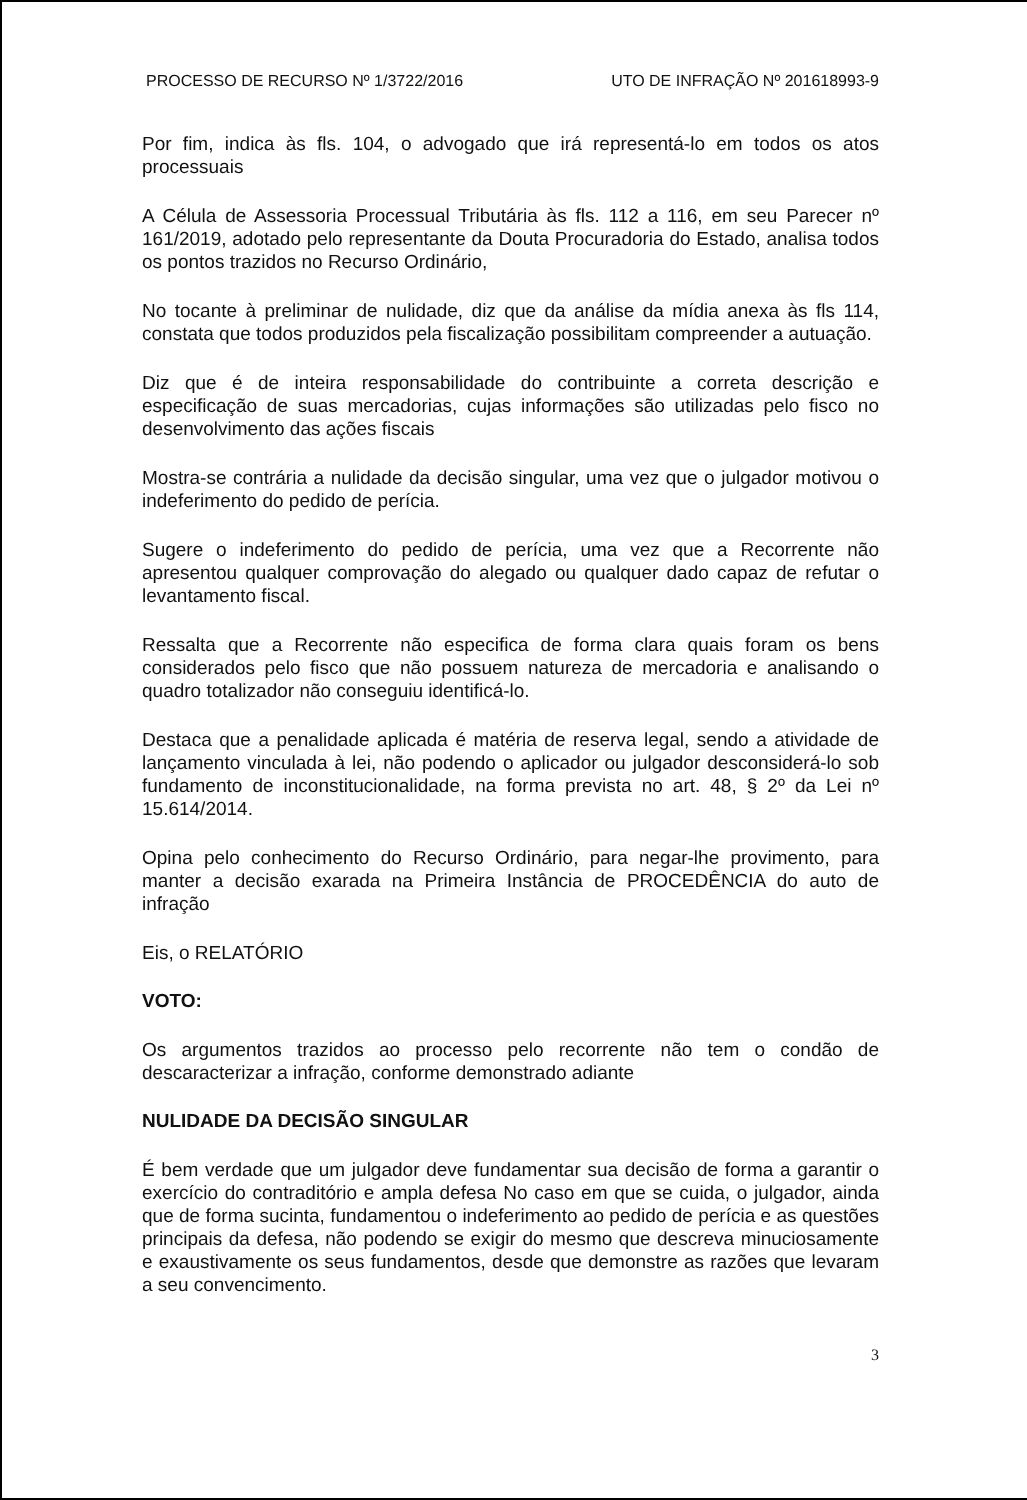PROCESSO DE RECURSO Nº 1/3722/2016 UTO DE INFRAÇÃO Nº 201618993-9
Por fim, indica às fls. 104, o advogado que irá representá-lo em todos os atos processuais
A Célula de Assessoria Processual Tributária às fls. 112 a 116, em seu Parecer nº 161/2019, adotado pelo representante da Douta Procuradoria do Estado, analisa todos os pontos trazidos no Recurso Ordinário,
No tocante à preliminar de nulidade, diz que da análise da mídia anexa às fls 114, constata que todos produzidos pela fiscalização possibilitam compreender a autuação.
Diz que é de inteira responsabilidade do contribuinte a correta descrição e especificação de suas mercadorias, cujas informações são utilizadas pelo fisco no desenvolvimento das ações fiscais
Mostra-se contrária a nulidade da decisão singular, uma vez que o julgador motivou o indeferimento do pedido de perícia.
Sugere o indeferimento do pedido de perícia, uma vez que a Recorrente não apresentou qualquer comprovação do alegado ou qualquer dado capaz de refutar o levantamento fiscal.
Ressalta que a Recorrente não especifica de forma clara quais foram os bens considerados pelo fisco que não possuem natureza de mercadoria e analisando o quadro totalizador não conseguiu identificá-lo.
Destaca que a penalidade aplicada é matéria de reserva legal, sendo a atividade de lançamento vinculada à lei, não podendo o aplicador ou julgador desconsiderá-lo sob fundamento de inconstitucionalidade, na forma prevista no art. 48, § 2º da Lei nº 15.614/2014.
Opina pelo conhecimento do Recurso Ordinário, para negar-lhe provimento, para manter a decisão exarada na Primeira Instância de PROCEDÊNCIA do auto de infração
Eis, o RELATÓRIO
VOTO:
Os argumentos trazidos ao processo pelo recorrente não tem o condão de descaracterizar a infração, conforme demonstrado adiante
NULIDADE DA DECISÃO SINGULAR
É bem verdade que um julgador deve fundamentar sua decisão de forma a garantir o exercício do contraditório e ampla defesa No caso em que se cuida, o julgador, ainda que de forma sucinta, fundamentou o indeferimento ao pedido de perícia e as questões principais da defesa, não podendo se exigir do mesmo que descreva minuciosamente e exaustivamente os seus fundamentos, desde que demonstre as razões que levaram a seu convencimento.
3